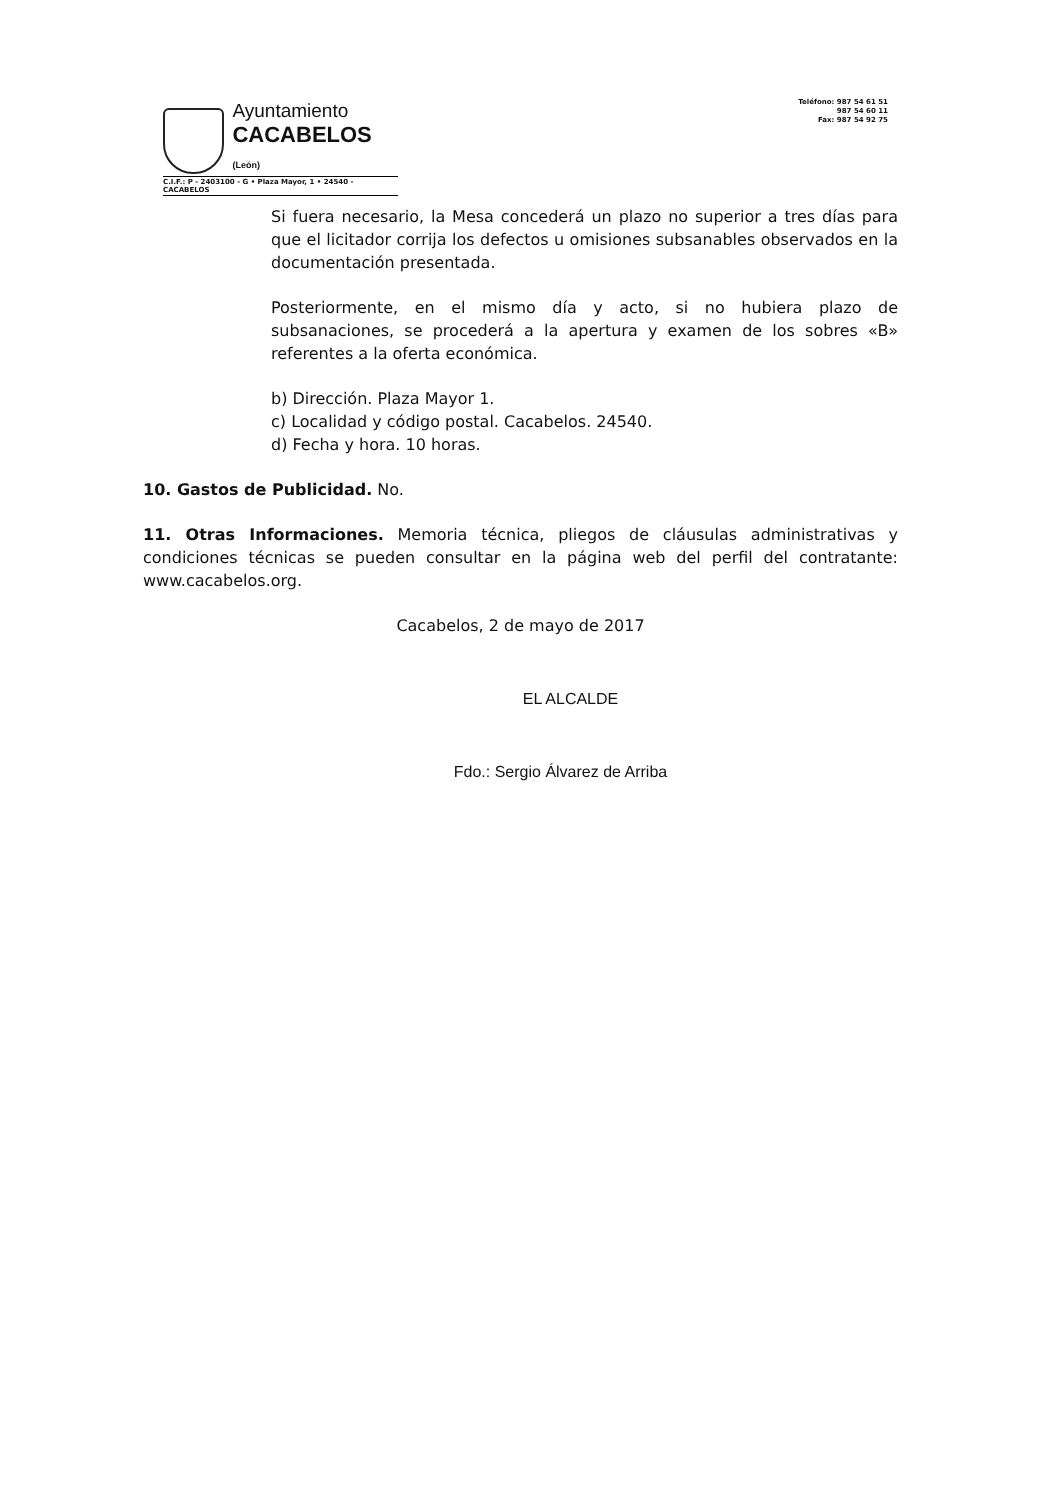Ayuntamiento
CACABELOS (León)
C.I.F.: P - 2403100 - G • Plaza Mayor, 1 • 24540 - CACABELOS
Teléfono: 987 54 61 51
987 54 60 11
Fax: 987 54 92 75
Si fuera necesario, la Mesa concederá un plazo no superior a tres días para que el licitador corrija los defectos u omisiones subsanables observados en la documentación presentada.
Posteriormente, en el mismo día y acto, si no hubiera plazo de subsanaciones, se procederá a la apertura y examen de los sobres «B» referentes a la oferta económica.
b) Dirección. Plaza Mayor 1.
c) Localidad y código postal. Cacabelos. 24540.
d) Fecha y hora. 10 horas.
10. Gastos de Publicidad. No.
11. Otras Informaciones. Memoria técnica, pliegos de cláusulas administrativas y condiciones técnicas se pueden consultar en la página web del perfil del contratante: www.cacabelos.org.
Cacabelos, 2 de mayo de 2017
EL ALCALDE
Fdo.: Sergio Álvarez de Arriba